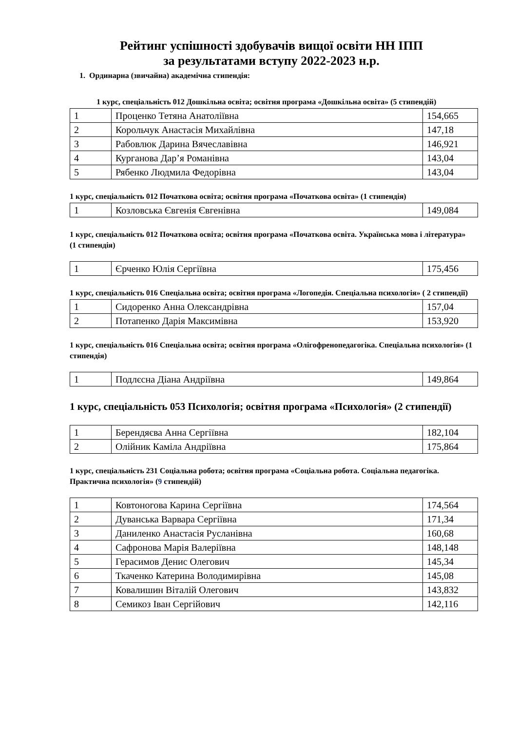Рейтинг успішності здобувачів вищої освіти НН ІПП
за результатами вступу 2022-2023 н.р.
1. Ординарна (звичайна) академічна стипендія:
1 курс, спеціальність 012 Дошкільна освіта; освітня програма «Дошкільна освіта» (5 стипендій)
| 1 | Проценко Тетяна Анатоліївна | 154,665 |
| 2 | Корольчук Анастасія Михайлівна | 147,18 |
| 3 | Рабовлюк Дарина Вячеславівна | 146,921 |
| 4 | Курганова Дар’я Романівна | 143,04 |
| 5 | Рябенко Людмила Федорівна | 143,04 |
1 курс, спеціальність 012 Початкова освіта; освітня програма «Початкова освіта» (1 стипендія)
| 1 | Козловська Євгенія Євгенівна | 149,084 |
1 курс, спеціальність 012 Початкова освіта; освітня програма «Початкова освіта. Українська мова і література» (1 стипендія)
| 1 | Єрченко Юлія Сергіївна | 175,456 |
1 курс, спеціальність 016 Спеціальна освіта; освітня програма «Логопедія. Спеціальна психологія» ( 2 стипендії)
| 1 | Сидоренко Анна Олександрівна | 157,04 |
| 2 | Потапенко Дарія Максимівна | 153,920 |
1 курс, спеціальність 016 Спеціальна освіта; освітня програма «Олігофренопедагогіка. Спеціальна психологія» (1 стипендія)
| 1 | Подлєсна Діана Андріївна | 149,864 |
1 курс, спеціальність 053 Психологія; освітня програма «Психологія» (2 стипендії)
| 1 | Берендяєва Анна Сергіївна | 182,104 |
| 2 | Олійник Каміла Андріївна | 175,864 |
1 курс, спеціальність 231 Соціальна робота; освітня програма «Соціальна робота. Соціальна педагогіка. Практична психологія» (9 стипендій)
| 1 | Ковтоногова Карина Сергіївна | 174,564 |
| 2 | Дуванська Варвара Сергіївна | 171,34 |
| 3 | Даниленко Анастасія Русланівна | 160,68 |
| 4 | Сафронова Марія Валеріївна | 148,148 |
| 5 | Герасимов Денис Олегович | 145,34 |
| 6 | Ткаченко Катерина Володимирівна | 145,08 |
| 7 | Ковалишин Віталій Олегович | 143,832 |
| 8 | Семикоз Іван Сергійович | 142,116 |